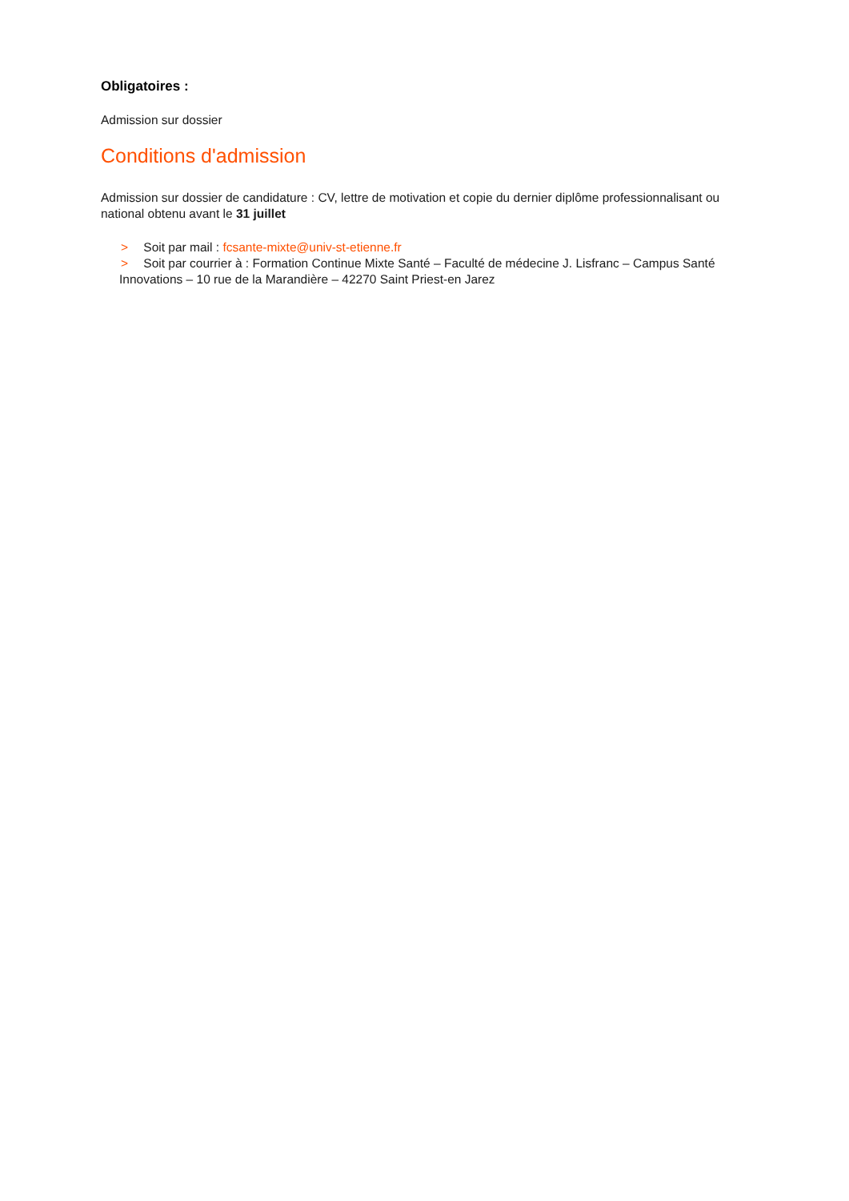Obligatoires :
Admission sur dossier
Conditions d'admission
Admission sur dossier de candidature : CV, lettre de motivation et copie du dernier diplôme professionnalisant ou national obtenu avant le 31 juillet
> Soit par mail : fcsante-mixte@univ-st-etienne.fr
> Soit par courrier à : Formation Continue Mixte Santé – Faculté de médecine J. Lisfranc – Campus Santé Innovations – 10 rue de la Marandière – 42270 Saint Priest-en Jarez